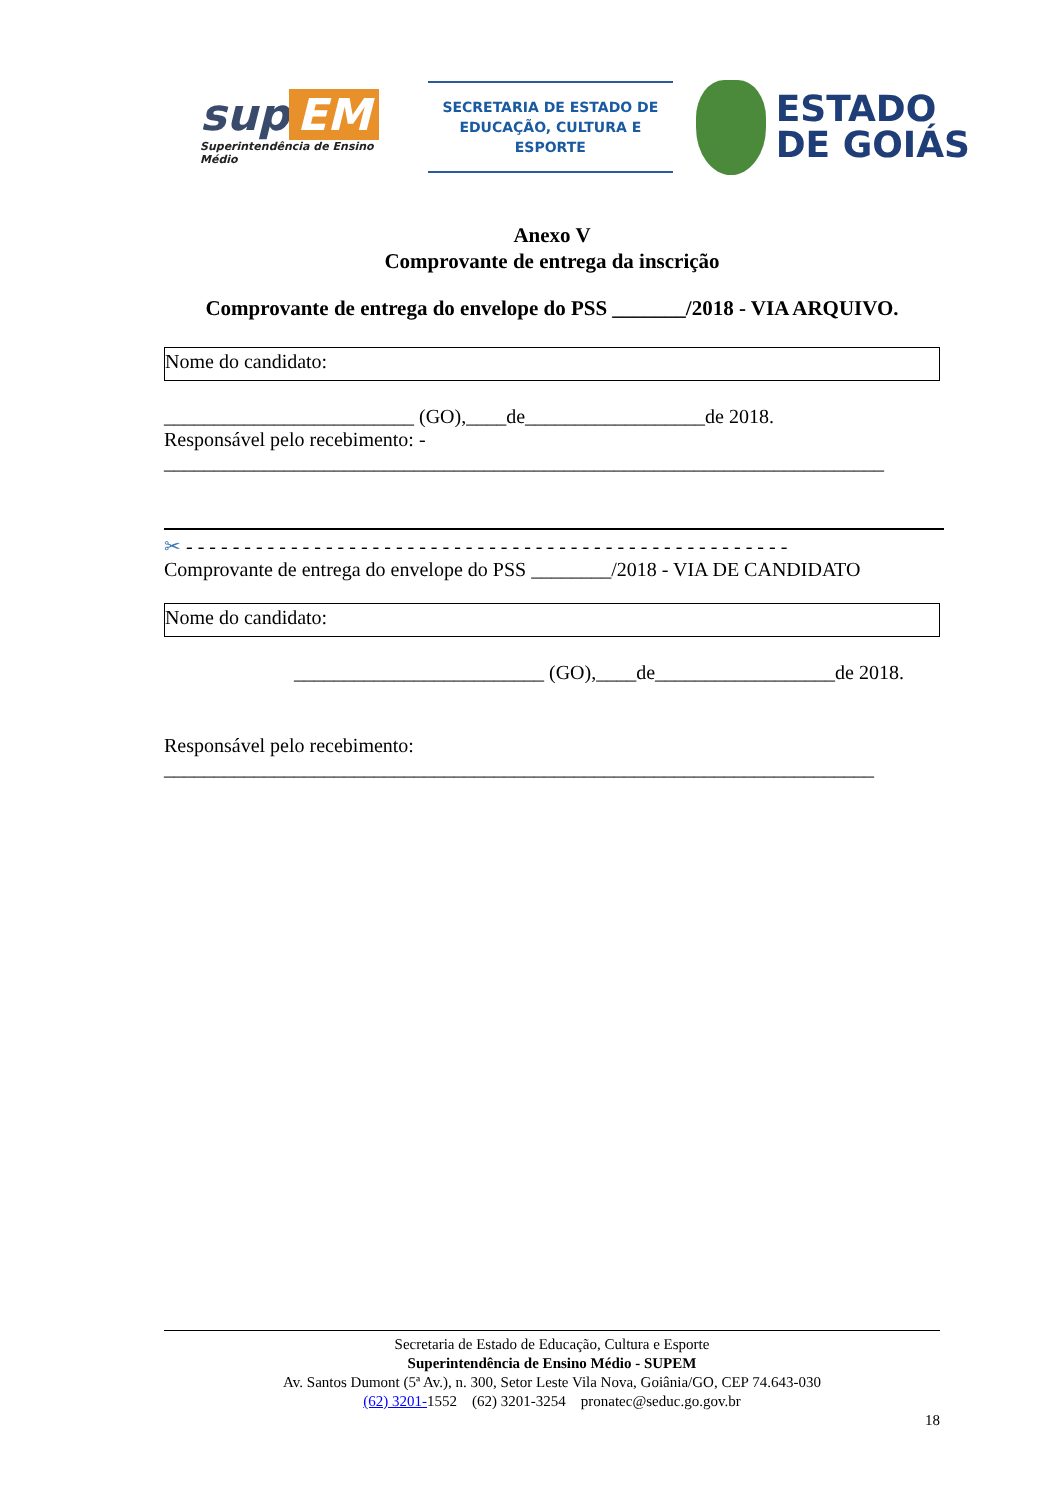sup EM
Superintendência de Ensino Médio
SECRETARIA DE ESTADO DE
EDUCAÇÃO, CULTURA E ESPORTE
ESTADO
DE GOIÁS
Anexo V
Comprovante de entrega da inscrição
Comprovante de entrega do envelope do PSS _______/2018 - VIA ARQUIVO.
Nome do candidato:
_________________________ (GO),____de__________________de 2018.
Responsável pelo recebimento: -
________________________________________________________________________
✂ - - - - - - - - - - - - - - - - - - - - - - - - - - - - - - - - - - - - - - - - - - - - - - - - - - - -
Comprovante de entrega do envelope do PSS ________/2018 - VIA DE CANDIDATO
Nome do candidato:
_________________________ (GO),____de__________________de 2018.
Responsável pelo recebimento:
_______________________________________________________________________
Secretaria de Estado de Educação, Cultura e Esporte
Superintendência de Ensino Médio - SUPEM
Av. Santos Dumont (5ª Av.), n. 300, Setor Leste Vila Nova, Goiânia/GO, CEP 74.643-030
(62) 3201-1552 (62) 3201-3254 pronatec@seduc.go.gov.br
18